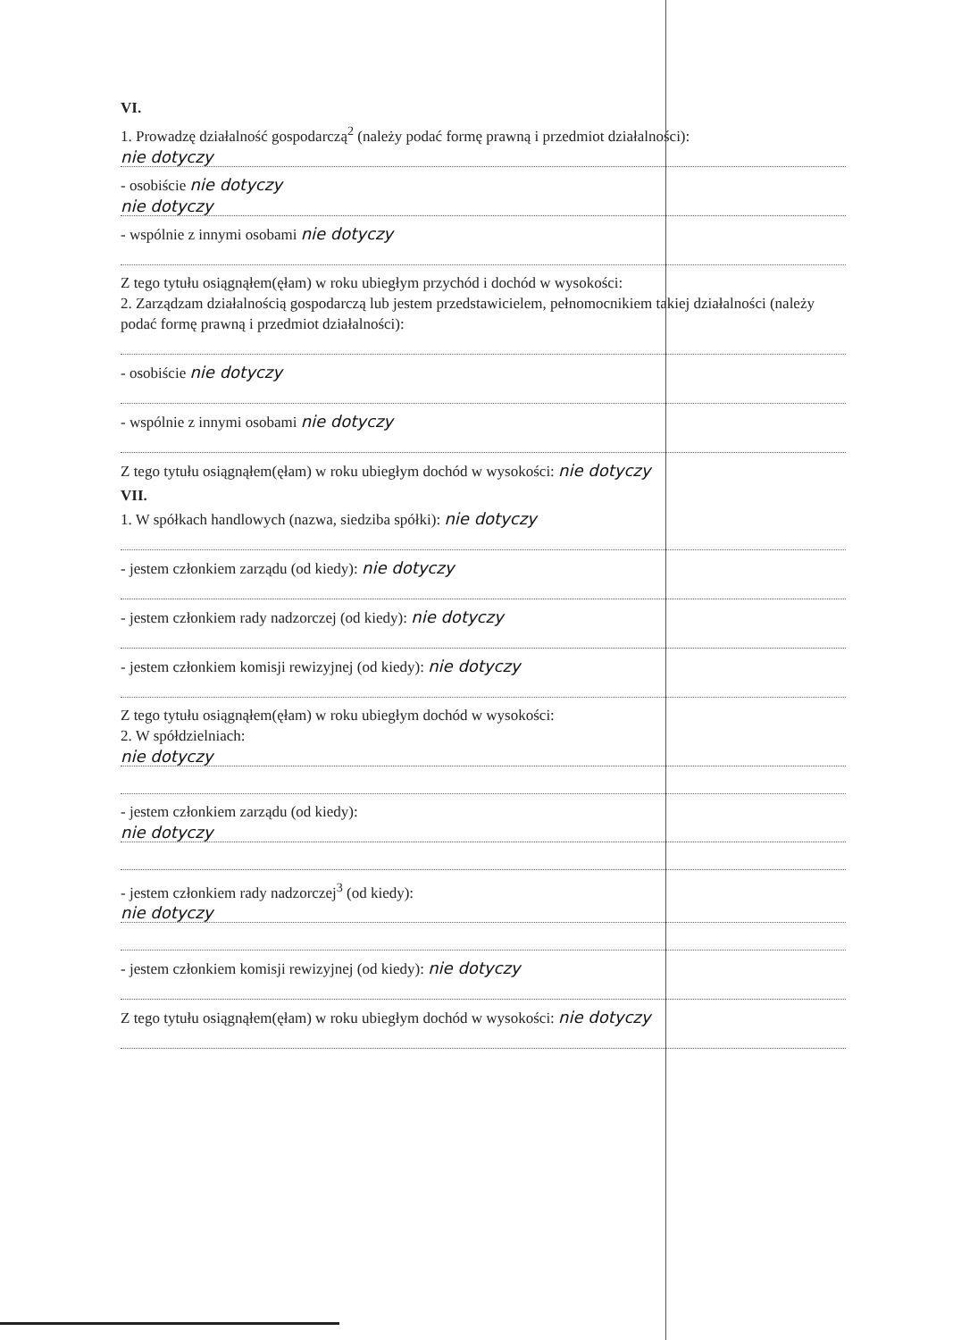VI.
1. Prowadzę działalność gospodarczą<sup>2</sup> (należy podać formę prawną i przedmiot działalności):
nie dotyczy
- osobiście nie dotyczy
nie dotyczy
- wspólnie z innymi osobami nie dotyczy
Z tego tytułu osiągnąłem(ęłam) w roku ubiegłym przychód i dochód w wysokości:
2. Zarządzam działalnością gospodarczą lub jestem przedstawicielem, pełnomocnikiem takiej działalności (należy podać formę prawną i przedmiot działalności):
- osobiście nie dotyczy
- wspólnie z innymi osobami nie dotyczy
Z tego tytułu osiągnąłem(ęłam) w roku ubiegłym dochód w wysokości: nie dotyczy
VII.
1. W spółkach handlowych (nazwa, siedziba spółki): nie dotyczy
- jestem członkiem zarządu (od kiedy): nie dotyczy
- jestem członkiem rady nadzorczej (od kiedy): nie dotyczy
- jestem członkiem komisji rewizyjnej (od kiedy): nie dotyczy
Z tego tytułu osiągnąłem(ęłam) w roku ubiegłym dochód w wysokości:
2. W spółdzielniach:
nie dotyczy
- jestem członkiem zarządu (od kiedy):
nie dotyczy
- jestem członkiem rady nadzorczej<sup>3</sup> (od kiedy):
nie dotyczy
- jestem członkiem komisji rewizyjnej (od kiedy): nie dotyczy
Z tego tytułu osiągnąłem(ęłam) w roku ubiegłym dochód w wysokości: nie dotyczy